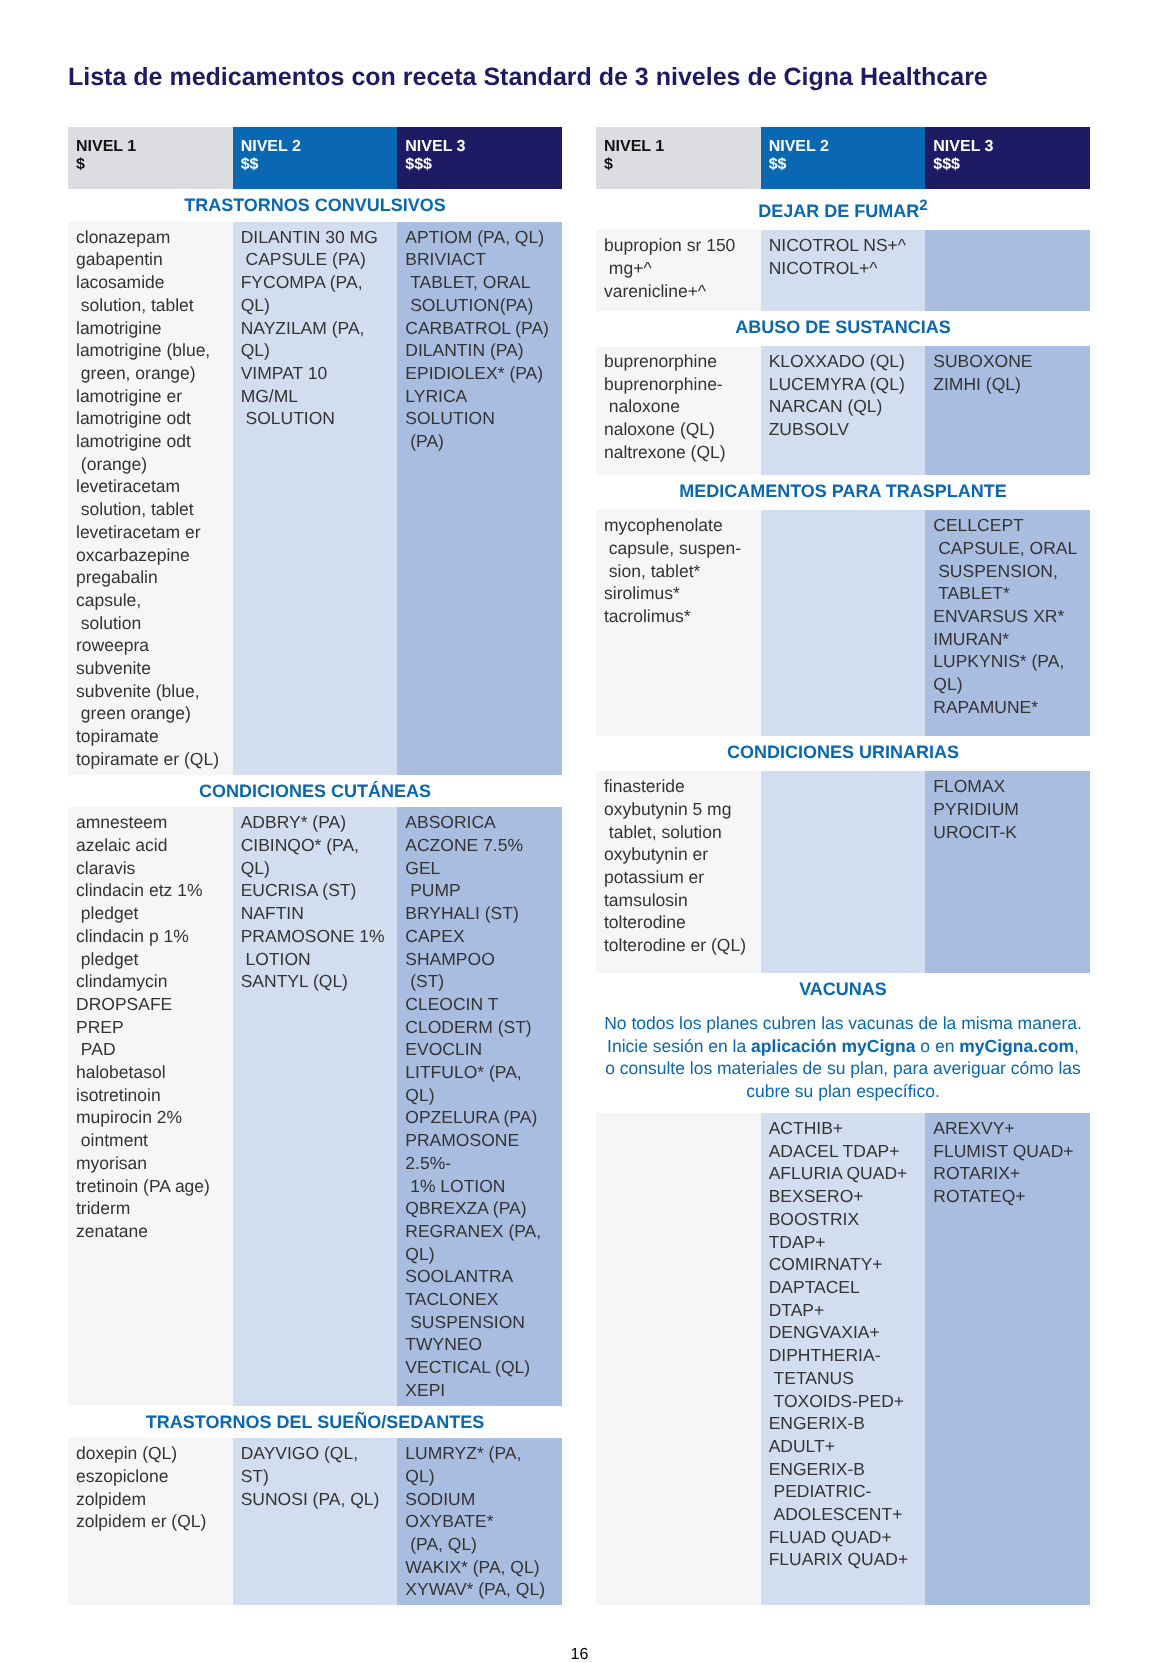Lista de medicamentos con receta Standard de 3 niveles de Cigna Healthcare
| NIVEL 1 $ | NIVEL 2 $$ | NIVEL 3 $$$ |
| --- | --- | --- |
| TRASTORNOS CONVULSIVOS | | |
| clonazepam gabapentin lacosamide solution, tablet lamotrigine lamotrigine (blue, green, orange) lamotrigine er lamotrigine odt lamotrigine odt (orange) levetiracetam solution, tablet levetiracetam er oxcarbazepine pregabalin capsule, solution roweepra subvenite subvenite (blue, green orange) topiramate topiramate er (QL) | DILANTIN 30 MG CAPSULE (PA) FYCOMPA (PA, QL) NAYZILAM (PA, QL) VIMPAT 10 MG/ML SOLUTION | APTIOM (PA, QL) BRIVIACT TABLET, ORAL SOLUTION(PA) CARBATROL (PA) DILANTIN (PA) EPIDIOLEX* (PA) LYRICA SOLUTION (PA) |
| CONDICIONES CUTÁNEAS | | |
| amnesteem azelaic acid claravis clindacin etz 1% pledget clindacin p 1% pledget clindamycin DROPSAFE PREP PAD halobetasol isotretinoin mupirocin 2% ointment myorisan tretinoin (PA age) triderm zenatane | ADBRY* (PA) CIBINQO* (PA, QL) EUCRISA (ST) NAFTIN PRAMOSONE 1% LOTION SANTYL (QL) | ABSORICA ACZONE 7.5% GEL PUMP BRYHALI (ST) CAPEX SHAMPOO (ST) CLEOCIN T CLODERM (ST) EVOCLIN LITFULO* (PA, QL) OPZELURA (PA) PRAMOSONE 2.5%- 1% LOTION QBREXZA (PA) REGRANEX (PA, QL) SOOLANTRA TACLONEX SUSPENSION TWYNEO VECTICAL (QL) XEPI |
| TRASTORNOS DEL SUEÑO/SEDANTES | | |
| doxepin (QL) eszopiclone zolpidem zolpidem er (QL) | DAYVIGO (QL, ST) SUNOSI (PA, QL) | LUMRYZ* (PA, QL) SODIUM OXYBATE* (PA, QL) WAKIX* (PA, QL) XYWAV* (PA, QL) |
| NIVEL 1 $ | NIVEL 2 $$ | NIVEL 3 $$$ |
| --- | --- | --- |
| DEJAR DE FUMAR<sup>2</sup> | | |
| bupropion sr 150 mg+^ varenicline+^ | NICOTROL NS+^ NICOTROL+^ | |
| ABUSO DE SUSTANCIAS | | |
| buprenorphine buprenorphine- naloxone naloxone (QL) naltrexone (QL) | KLOXXADO (QL) LUCEMYRA (QL) NARCAN (QL) ZUBSOLV | SUBOXONE ZIMHI (QL) |
| MEDICAMENTOS PARA TRASPLANTE | | |
| mycophenolate capsule, suspen- sion, tablet* sirolimus* tacrolimus* | | CELLCEPT CAPSULE, ORAL SUSPENSION, TABLET* ENVARSUS XR* IMURAN* LUPKYNIS* (PA, QL) RAPAMUNE* |
| CONDICIONES URINARIAS | | |
| finasteride oxybutynin 5 mg tablet, solution oxybutynin er potassium er tamsulosin tolterodine tolterodine er (QL) | | FLOMAX PYRIDIUM UROCIT-K |
| VACUNAS | | |
| No todos los planes cubren las vacunas de la misma manera. Inicie sesión en la aplicación myCigna o en myCigna.com , o consulte los materiales de su plan, para averiguar cómo las cubre su plan específico. | | |
| | ACTHIB+ ADACEL TDAP+ AFLURIA QUAD+ BEXSERO+ BOOSTRIX TDAP+ COMIRNATY+ DAPTACEL DTAP+ DENGVAXIA+ DIPHTHERIA- TETANUS TOXOIDS-PED+ ENGERIX-B ADULT+ ENGERIX-B PEDIATRIC- ADOLESCENT+ FLUAD QUAD+ FLUARIX QUAD+ | AREXVY+ FLUMIST QUAD+ ROTARIX+ ROTATEQ+ |
16